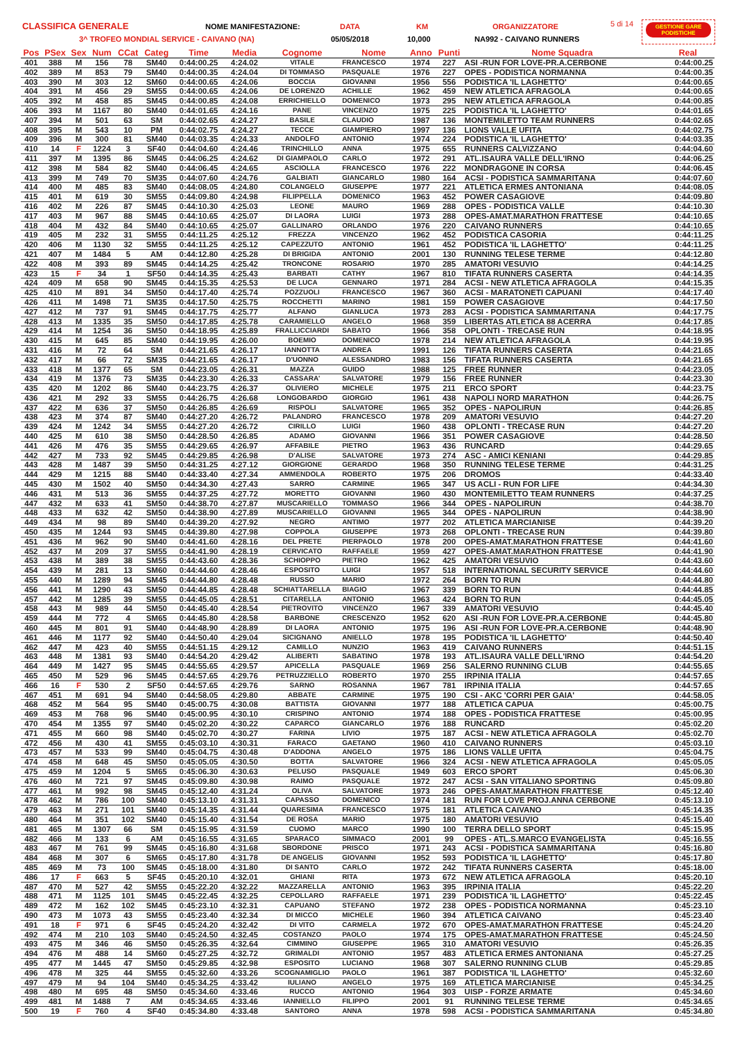CLASSIFICA GENERALE NOME MANIFESTAZIONE: DATA KM ORGANIZZATORE 5 di 14
3^ TROFEO MONDIAL SERVICE - CAIVANO (NA)
05/05/2018 10,000 NA992 - CAIVANO RUNNERS
GESTIONE GARE PODISTICHE
| Pos | PSex | Sex | Num | CCat | Categ | Time | Media | Cognome | Nome | Anno | Punti | Nome Squadra | Real |
| --- | --- | --- | --- | --- | --- | --- | --- | --- | --- | --- | --- | --- | --- |
| 401 | 388 | M | 156 | 78 | SM40 | 0:44:00.25 | 4:24.02 | VITALE | FRANCESCO | 1974 | 227 | ASI -RUN FOR LOVE-PR.A.CERBONE | 0:44:00.25 |
| 402 | 389 | M | 853 | 79 | SM40 | 0:44:00.35 | 4:24.04 | DI TOMMASO | PASQUALE | 1976 | 227 | OPES - PODISTICA NORMANNA | 0:44:00.35 |
| 403 | 390 | M | 303 | 12 | SM60 | 0:44:00.65 | 4:24.06 | BOCCIA | GIOVANNI | 1956 | 556 | PODISTICA 'IL LAGHETTO' | 0:44:00.65 |
| 404 | 391 | M | 456 | 29 | SM55 | 0:44:00.65 | 4:24.06 | DE LORENZO | ACHILLE | 1962 | 459 | NEW ATLETICA AFRAGOLA | 0:44:00.65 |
| 405 | 392 | M | 458 | 85 | SM45 | 0:44:00.85 | 4:24.08 | ERRICHIELLO | DOMENICO | 1973 | 295 | NEW ATLETICA AFRAGOLA | 0:44:00.85 |
| 406 | 393 | M | 1167 | 80 | SM40 | 0:44:01.65 | 4:24.16 | PANE | VINCENZO | 1975 | 225 | PODISTICA 'IL LAGHETTO' | 0:44:01.65 |
| 407 | 394 | M | 501 | 63 | SM | 0:44:02.65 | 4:24.27 | BASILE | CLAUDIO | 1987 | 136 | MONTEMILETTO TEAM RUNNERS | 0:44:02.65 |
| 408 | 395 | M | 543 | 10 | PM | 0:44:02.75 | 4:24.27 | TECCE | GIAMPIERO | 1997 | 136 | LIONS VALLE UFITA | 0:44:02.75 |
| 409 | 396 | M | 300 | 81 | SM40 | 0:44:03.35 | 4:24.33 | ANDOLFO | ANTONIO | 1974 | 224 | PODISTICA 'IL LAGHETTO' | 0:44:03.35 |
| 410 | 14 | F | 1224 | 3 | SF40 | 0:44:04.60 | 4:24.46 | TRINCHILLO | ANNA | 1975 | 655 | RUNNERS CALVIZZANO | 0:44:04.60 |
| 411 | 397 | M | 1395 | 86 | SM45 | 0:44:06.25 | 4:24.62 | DI GIAMPAOLO | CARLO | 1972 | 291 | ATL.ISAURA VALLE DELL'IRNO | 0:44:06.25 |
| 412 | 398 | M | 584 | 82 | SM40 | 0:44:06.45 | 4:24.65 | ASCIOLLA | FRANCESCO | 1976 | 222 | MONDRAGONE IN CORSA | 0:44:06.45 |
| 413 | 399 | M | 749 | 70 | SM35 | 0:44:07.60 | 4:24.76 | GALBIATI | GIANCARLO | 1980 | 164 | ACSI - PODISTICA SAMMARITANA | 0:44:07.60 |
| 414 | 400 | M | 485 | 83 | SM40 | 0:44:08.05 | 4:24.80 | COLANGELO | GIUSEPPE | 1977 | 221 | ATLETICA ERMES ANTONIANA | 0:44:08.05 |
| 415 | 401 | M | 619 | 30 | SM55 | 0:44:09.80 | 4:24.98 | FILIPPELLA | DOMENICO | 1963 | 452 | POWER CASAGIOVE | 0:44:09.80 |
| 416 | 402 | M | 226 | 87 | SM45 | 0:44:10.30 | 4:25.03 | LEONE | MAURO | 1969 | 288 | OPES - PODISTICA VALLE | 0:44:10.30 |
| 417 | 403 | M | 967 | 88 | SM45 | 0:44:10.65 | 4:25.07 | DI LAORA | LUIGI | 1973 | 288 | OPES-AMAT.MARATHON FRATTESE | 0:44:10.65 |
| 418 | 404 | M | 432 | 84 | SM40 | 0:44:10.65 | 4:25.07 | GALLINARO | ORLANDO | 1976 | 220 | CAIVANO RUNNERS | 0:44:10.65 |
| 419 | 405 | M | 232 | 31 | SM55 | 0:44:11.25 | 4:25.12 | FREZZA | VINCENZO | 1962 | 452 | PODISTICA CASORIA | 0:44:11.25 |
| 420 | 406 | M | 1130 | 32 | SM55 | 0:44:11.25 | 4:25.12 | CAPEZZUTO | ANTONIO | 1961 | 452 | PODISTICA 'IL LAGHETTO' | 0:44:11.25 |
| 421 | 407 | M | 1484 | 5 | AM | 0:44:12.80 | 4:25.28 | DI BRIGIDA | ANTONIO | 2001 | 130 | RUNNING TELESE TERME | 0:44:12.80 |
| 422 | 408 | M | 393 | 89 | SM45 | 0:44:14.25 | 4:25.42 | TRONCONE | ROSARIO | 1970 | 285 | AMATORI VESUVIO | 0:44:14.25 |
| 423 | 15 | F | 34 | 1 | SF50 | 0:44:14.35 | 4:25.43 | BARBATI | CATHY | 1967 | 810 | TIFATA RUNNERS CASERTA | 0:44:14.35 |
| 424 | 409 | M | 658 | 90 | SM45 | 0:44:15.35 | 4:25.53 | DE LUCA | GENNARO | 1971 | 284 | ACSI - NEW ATLETICA AFRAGOLA | 0:44:15.35 |
| 425 | 410 | M | 891 | 34 | SM50 | 0:44:17.40 | 4:25.74 | POZZUOLI | FRANCESCO | 1967 | 360 | ACSI - MARATONETI CAPUANI | 0:44:17.40 |
| 426 | 411 | M | 1498 | 71 | SM35 | 0:44:17.50 | 4:25.75 | ROCCHETTI | MARINO | 1981 | 159 | POWER CASAGIOVE | 0:44:17.50 |
| 427 | 412 | M | 737 | 91 | SM45 | 0:44:17.75 | 4:25.77 | ALFANO | GIANLUCA | 1973 | 283 | ACSI - PODISTICA SAMMARITANA | 0:44:17.75 |
| 428 | 413 | M | 1335 | 35 | SM50 | 0:44:17.85 | 4:25.78 | CARAMIELLO | ANGELO | 1968 | 359 | LIBERTAS ATLETICA 88 ACERRA | 0:44:17.85 |
| 429 | 414 | M | 1254 | 36 | SM50 | 0:44:18.95 | 4:25.89 | FRALLICCIARDI | SABATO | 1966 | 358 | OPLONTI - TRECASE RUN | 0:44:18.95 |
| 430 | 415 | M | 645 | 85 | SM40 | 0:44:19.95 | 4:26.00 | BOEMIO | DOMENICO | 1978 | 214 | NEW ATLETICA AFRAGOLA | 0:44:19.95 |
| 431 | 416 | M | 72 | 64 | SM | 0:44:21.65 | 4:26.17 | IANNOTTA | ANDREA | 1991 | 126 | TIFATA RUNNERS CASERTA | 0:44:21.65 |
| 432 | 417 | M | 66 | 72 | SM35 | 0:44:21.65 | 4:26.17 | D'UONNO | ALESSANDRO | 1983 | 156 | TIFATA RUNNERS CASERTA | 0:44:21.65 |
| 433 | 418 | M | 1377 | 65 | SM | 0:44:23.05 | 4:26.31 | MAZZA | GUIDO | 1988 | 125 | FREE RUNNER | 0:44:23.05 |
| 434 | 419 | M | 1376 | 73 | SM35 | 0:44:23.30 | 4:26.33 | CASSARA' | SALVATORE | 1979 | 156 | FREE RUNNER | 0:44:23.30 |
| 435 | 420 | M | 1202 | 86 | SM40 | 0:44:23.75 | 4:26.37 | OLIVIERO | MICHELE | 1975 | 211 | ERCO SPORT | 0:44:23.75 |
| 436 | 421 | M | 292 | 33 | SM55 | 0:44:26.75 | 4:26.68 | LONGOBARDO | GIORGIO | 1961 | 438 | NAPOLI NORD MARATHON | 0:44:26.75 |
| 437 | 422 | M | 636 | 37 | SM50 | 0:44:26.85 | 4:26.69 | RISPOLI | SALVATORE | 1965 | 352 | OPES - NAPOLIRUN | 0:44:26.85 |
| 438 | 423 | M | 374 | 87 | SM40 | 0:44:27.20 | 4:26.72 | PALANDRO | FRANCESCO | 1978 | 209 | AMATORI VESUVIO | 0:44:27.20 |
| 439 | 424 | M | 1242 | 34 | SM55 | 0:44:27.20 | 4:26.72 | CIRILLO | LUIGI | 1960 | 438 | OPLONTI - TRECASE RUN | 0:44:27.20 |
| 440 | 425 | M | 610 | 38 | SM50 | 0:44:28.50 | 4:26.85 | ADAMO | GIOVANNI | 1966 | 351 | POWER CASAGIOVE | 0:44:28.50 |
| 441 | 426 | M | 476 | 35 | SM55 | 0:44:29.65 | 4:26.97 | AFFABILE | PIETRO | 1963 | 436 | RUNCARD | 0:44:29.65 |
| 442 | 427 | M | 733 | 92 | SM45 | 0:44:29.85 | 4:26.98 | D'ALISE | SALVATORE | 1973 | 274 | ASC - AMICI KENIANI | 0:44:29.85 |
| 443 | 428 | M | 1487 | 39 | SM50 | 0:44:31.25 | 4:27.12 | GIORGIONE | GERARDO | 1968 | 350 | RUNNING TELESE TERME | 0:44:31.25 |
| 444 | 429 | M | 1215 | 88 | SM40 | 0:44:33.40 | 4:27.34 | AMMENDOLA | ROBERTO | 1975 | 206 | DROMOS | 0:44:33.40 |
| 445 | 430 | M | 1502 | 40 | SM50 | 0:44:34.30 | 4:27.43 | SARRO | CARMINE | 1965 | 347 | US ACLI - RUN FOR LIFE | 0:44:34.30 |
| 446 | 431 | M | 513 | 36 | SM55 | 0:44:37.25 | 4:27.72 | MORETTO | GIOVANNI | 1960 | 430 | MONTEMILETTO TEAM RUNNERS | 0:44:37.25 |
| 447 | 432 | M | 633 | 41 | SM50 | 0:44:38.70 | 4:27.87 | MUSCARIELLO | TOMMASO | 1966 | 344 | OPES - NAPOLIRUN | 0:44:38.70 |
| 448 | 433 | M | 632 | 42 | SM50 | 0:44:38.90 | 4:27.89 | MUSCARIELLO | GIOVANNI | 1965 | 344 | OPES - NAPOLIRUN | 0:44:38.90 |
| 449 | 434 | M | 98 | 89 | SM40 | 0:44:39.20 | 4:27.92 | NEGRO | ANTIMO | 1977 | 202 | ATLETICA MARCIANISE | 0:44:39.20 |
| 450 | 435 | M | 1244 | 93 | SM45 | 0:44:39.80 | 4:27.98 | COPPOLA | GIUSEPPE | 1973 | 268 | OPLONTI - TRECASE RUN | 0:44:39.80 |
| 451 | 436 | M | 962 | 90 | SM40 | 0:44:41.60 | 4:28.16 | DEL PRETE | PIERPAOLO | 1978 | 200 | OPES-AMAT.MARATHON FRATTESE | 0:44:41.60 |
| 452 | 437 | M | 209 | 37 | SM55 | 0:44:41.90 | 4:28.19 | CERVICATO | RAFFAELE | 1959 | 427 | OPES-AMAT.MARATHON FRATTESE | 0:44:41.90 |
| 453 | 438 | M | 389 | 38 | SM55 | 0:44:43.60 | 4:28.36 | SCHIOPPO | PIETRO | 1962 | 425 | AMATORI VESUVIO | 0:44:43.60 |
| 454 | 439 | M | 281 | 13 | SM60 | 0:44:44.60 | 4:28.46 | ESPOSITO | LUIGI | 1957 | 518 | INTERNATIONAL SECURITY SERVICE | 0:44:44.60 |
| 455 | 440 | M | 1289 | 94 | SM45 | 0:44:44.80 | 4:28.48 | RUSSO | MARIO | 1972 | 264 | BORN TO RUN | 0:44:44.80 |
| 456 | 441 | M | 1290 | 43 | SM50 | 0:44:44.85 | 4:28.48 | SCHIATTARELLA | BIAGIO | 1967 | 339 | BORN TO RUN | 0:44:44.85 |
| 457 | 442 | M | 1285 | 39 | SM55 | 0:44:45.05 | 4:28.51 | CITARELLA | ANTONIO | 1963 | 424 | BORN TO RUN | 0:44:45.05 |
| 458 | 443 | M | 989 | 44 | SM50 | 0:44:45.40 | 4:28.54 | PIETROVITO | VINCENZO | 1967 | 339 | AMATORI VESUVIO | 0:44:45.40 |
| 459 | 444 | M | 772 | 4 | SM65 | 0:44:45.80 | 4:28.58 | BARBONE | CRESCENZO | 1952 | 620 | ASI -RUN FOR LOVE-PR.A.CERBONE | 0:44:45.80 |
| 460 | 445 | M | 801 | 91 | SM40 | 0:44:48.90 | 4:28.89 | DI LAORA | ANTONIO | 1975 | 196 | ASI -RUN FOR LOVE-PR.A.CERBONE | 0:44:48.90 |
| 461 | 446 | M | 1177 | 92 | SM40 | 0:44:50.40 | 4:29.04 | SICIGNANO | ANIELLO | 1978 | 195 | PODISTICA 'IL LAGHETTO' | 0:44:50.40 |
| 462 | 447 | M | 423 | 40 | SM55 | 0:44:51.15 | 4:29.12 | CAMILLO | NUNZIO | 1963 | 419 | CAIVANO RUNNERS | 0:44:51.15 |
| 463 | 448 | M | 1381 | 93 | SM40 | 0:44:54.20 | 4:29.42 | ALIBERTI | SABATINO | 1978 | 193 | ATL.ISAURA VALLE DELL'IRNO | 0:44:54.20 |
| 464 | 449 | M | 1427 | 95 | SM45 | 0:44:55.65 | 4:29.57 | APICELLA | PASQUALE | 1969 | 256 | SALERNO RUNNING CLUB | 0:44:55.65 |
| 465 | 450 | M | 529 | 96 | SM45 | 0:44:57.65 | 4:29.76 | PETRUZZIELLO | ROBERTO | 1970 | 255 | IRPINIA ITALIA | 0:44:57.65 |
| 466 | 16 | F | 530 | 2 | SF50 | 0:44:57.65 | 4:29.76 | SARNO | ROSANNA | 1967 | 781 | IRPINIA ITALIA | 0:44:57.65 |
| 467 | 451 | M | 691 | 94 | SM40 | 0:44:58.05 | 4:29.80 | ABBATE | CARMINE | 1975 | 190 | CSI - AKC 'CORRI PER GAIA' | 0:44:58.05 |
| 468 | 452 | M | 564 | 95 | SM40 | 0:45:00.75 | 4:30.08 | BATTISTA | GIOVANNI | 1977 | 188 | ATLETICA CAPUA | 0:45:00.75 |
| 469 | 453 | M | 768 | 96 | SM40 | 0:45:00.95 | 4:30.10 | CRISPINO | ANTONIO | 1974 | 188 | OPES - PODISTICA FRATTESE | 0:45:00.95 |
| 470 | 454 | M | 1355 | 97 | SM40 | 0:45:02.20 | 4:30.22 | CAPARCO | GIANCARLO | 1976 | 188 | RUNCARD | 0:45:02.20 |
| 471 | 455 | M | 660 | 98 | SM40 | 0:45:02.70 | 4:30.27 | FARINA | LIVIO | 1975 | 187 | ACSI - NEW ATLETICA AFRAGOLA | 0:45:02.70 |
| 472 | 456 | M | 430 | 41 | SM55 | 0:45:03.10 | 4:30.31 | FARACO | GAETANO | 1960 | 410 | CAIVANO RUNNERS | 0:45:03.10 |
| 473 | 457 | M | 533 | 99 | SM40 | 0:45:04.75 | 4:30.48 | D'ADDONA | ANGELO | 1975 | 186 | LIONS VALLE UFITA | 0:45:04.75 |
| 474 | 458 | M | 648 | 45 | SM50 | 0:45:05.05 | 4:30.50 | BOTTA | SALVATORE | 1966 | 324 | ACSI - NEW ATLETICA AFRAGOLA | 0:45:05.05 |
| 475 | 459 | M | 1204 | 5 | SM65 | 0:45:06.30 | 4:30.63 | PELUSO | PASQUALE | 1949 | 603 | ERCO SPORT | 0:45:06.30 |
| 476 | 460 | M | 721 | 97 | SM45 | 0:45:09.80 | 4:30.98 | RAIMO | PASQUALE | 1972 | 247 | ACSI - SAN VITALIANO SPORTING | 0:45:09.80 |
| 477 | 461 | M | 992 | 98 | SM45 | 0:45:12.40 | 4:31.24 | OLIVA | SALVATORE | 1973 | 246 | OPES-AMAT.MARATHON FRATTESE | 0:45:12.40 |
| 478 | 462 | M | 786 | 100 | SM40 | 0:45:13.10 | 4:31.31 | CAPASSO | DOMENICO | 1974 | 181 | RUN FOR LOVE PROJ.ANNA CERBONE | 0:45:13.10 |
| 479 | 463 | M | 271 | 101 | SM40 | 0:45:14.35 | 4:31.44 | QUARESIMA | FRANCESCO | 1975 | 181 | ATLETICA CAIVANO | 0:45:14.35 |
| 480 | 464 | M | 351 | 102 | SM40 | 0:45:15.40 | 4:31.54 | DE ROSA | MARIO | 1975 | 180 | AMATORI VESUVIO | 0:45:15.40 |
| 481 | 465 | M | 1307 | 66 | SM | 0:45:15.95 | 4:31.59 | CUOMO | MARCO | 1990 | 100 | TERRA DELLO SPORT | 0:45:15.95 |
| 482 | 466 | M | 133 | 6 | AM | 0:45:16.55 | 4:31.65 | SPARACO | SIMMACO | 2001 | 99 | OPES - ATL.S.MARCO EVANGELISTA | 0:45:16.55 |
| 483 | 467 | M | 761 | 99 | SM45 | 0:45:16.80 | 4:31.68 | SBORDONE | PRISCO | 1971 | 243 | ACSI - PODISTICA SAMMARITANA | 0:45:16.80 |
| 484 | 468 | M | 307 | 6 | SM65 | 0:45:17.80 | 4:31.78 | DE ANGELIS | GIOVANNI | 1952 | 593 | PODISTICA 'IL LAGHETTO' | 0:45:17.80 |
| 485 | 469 | M | 73 | 100 | SM45 | 0:45:18.00 | 4:31.80 | DI SANTO | CARLO | 1972 | 242 | TIFATA RUNNERS CASERTA | 0:45:18.00 |
| 486 | 17 | F | 663 | 5 | SF45 | 0:45:20.10 | 4:32.01 | GHIANI | RITA | 1973 | 672 | NEW ATLETICA AFRAGOLA | 0:45:20.10 |
| 487 | 470 | M | 527 | 42 | SM55 | 0:45:22.20 | 4:32.22 | MAZZARELLA | ANTONIO | 1963 | 395 | IRPINIA ITALIA | 0:45:22.20 |
| 488 | 471 | M | 1125 | 101 | SM45 | 0:45:22.45 | 4:32.25 | CEPOLLARO | RAFFAELE | 1971 | 239 | PODISTICA 'IL LAGHETTO' | 0:45:22.45 |
| 489 | 472 | M | 162 | 102 | SM45 | 0:45:23.10 | 4:32.31 | CAPUANO | STEFANO | 1972 | 238 | OPES - PODISTICA NORMANNA | 0:45:23.10 |
| 490 | 473 | M | 1073 | 43 | SM55 | 0:45:23.40 | 4:32.34 | DI MICCO | MICHELE | 1960 | 394 | ATLETICA CAIVANO | 0:45:23.40 |
| 491 | 18 | F | 971 | 6 | SF45 | 0:45:24.20 | 4:32.42 | DI VITO | CARMELA | 1972 | 670 | OPES-AMAT.MARATHON FRATTESE | 0:45:24.20 |
| 492 | 474 | M | 210 | 103 | SM40 | 0:45:24.50 | 4:32.45 | COSTANZO | PAOLO | 1974 | 175 | OPES-AMAT.MARATHON FRATTESE | 0:45:24.50 |
| 493 | 475 | M | 346 | 46 | SM50 | 0:45:26.35 | 4:32.64 | CIMMINO | GIUSEPPE | 1965 | 310 | AMATORI VESUVIO | 0:45:26.35 |
| 494 | 476 | M | 488 | 14 | SM60 | 0:45:27.25 | 4:32.72 | GRIMALDI | ANTONIO | 1957 | 483 | ATLETICA ERMES ANTONIANA | 0:45:27.25 |
| 495 | 477 | M | 1445 | 47 | SM50 | 0:45:29.85 | 4:32.98 | ESPOSITO | LUCIANO | 1968 | 307 | SALERNO RUNNING CLUB | 0:45:29.85 |
| 496 | 478 | M | 325 | 44 | SM55 | 0:45:32.60 | 4:33.26 | SCOGNAMIGLIO | PAOLO | 1961 | 387 | PODISTICA 'IL LAGHETTO' | 0:45:32.60 |
| 497 | 479 | M | 94 | 104 | SM40 | 0:45:34.25 | 4:33.42 | IULIANO | ANGELO | 1975 | 169 | ATLETICA MARCIANISE | 0:45:34.25 |
| 498 | 480 | M | 695 | 48 | SM50 | 0:45:34.60 | 4:33.46 | RUCCO | ANTONIO | 1964 | 303 | UISP - FORZE ARMATE | 0:45:34.60 |
| 499 | 481 | M | 1488 | 7 | AM | 0:45:34.65 | 4:33.46 | IANNIELLO | FILIPPO | 2001 | 91 | RUNNING TELESE TERME | 0:45:34.65 |
| 500 | 19 | F | 760 | 4 | SF40 | 0:45:34.80 | 4:33.48 | SANTORO | ANNA | 1978 | 598 | ACSI - PODISTICA SAMMARITANA | 0:45:34.80 |